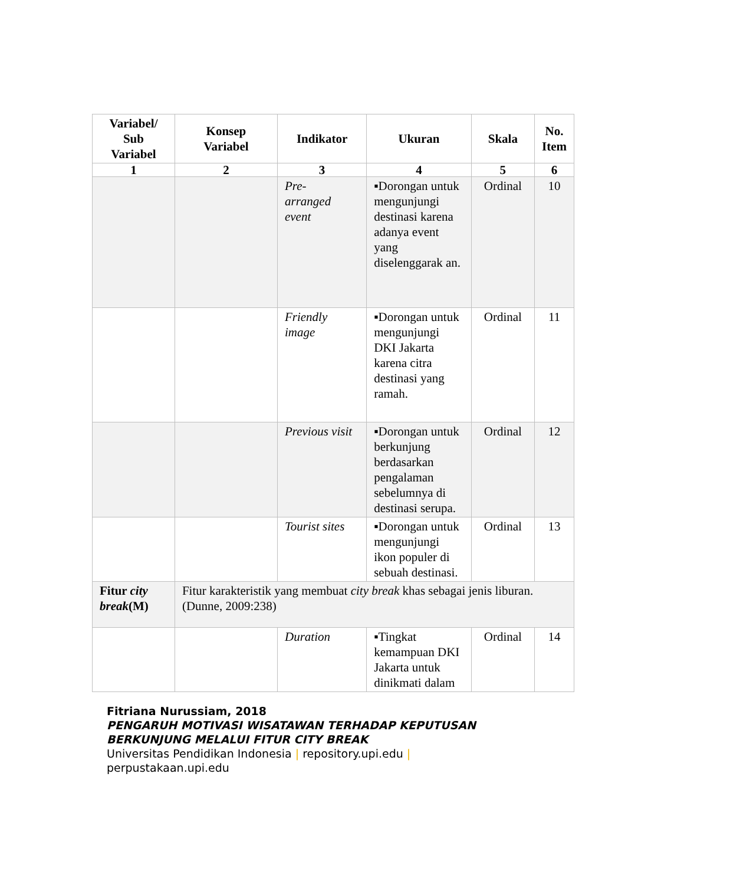| Variabel/ Sub Variabel | Konsep Variabel | Indikator | Ukuran | Skala | No. Item |
| --- | --- | --- | --- | --- | --- |
| 1 | 2 | 3 | 4 | 5 | 6 |
| | | Pre- arranged event | ▪Dorongan untuk mengunjungi destinasi karena adanya event yang diselenggarak an. | Ordinal | 10 |
| | | Friendly image | ▪Dorongan untuk mengunjungi DKI Jakarta karena citra destinasi yang ramah. | Ordinal | 11 |
| | | Previous visit | ▪Dorongan untuk berkunjung berdasarkan pengalaman sebelumnya di destinasi serupa. | Ordinal | 12 |
| | | Tourist sites | ▪Dorongan untuk mengunjungi ikon populer di sebuah destinasi. | Ordinal | 13 |
| Fitur city break (M) | Fitur karakteristik yang membuat city break khas sebagai jenis liburan. (Dunne, 2009:238) | | | | |
| | | Duration | ▪Tingkat kemampuan DKI Jakarta untuk dinikmati dalam | Ordinal | 14 |
Fitriana Nurussiam, 2018
PENGARUH MOTIVASI WISATAWAN TERHADAP KEPUTUSAN
BERKUNJUNG MELALUI FITUR CITY BREAK
Universitas Pendidikan Indonesia | repository.upi.edu |
perpustakaan.upi.edu